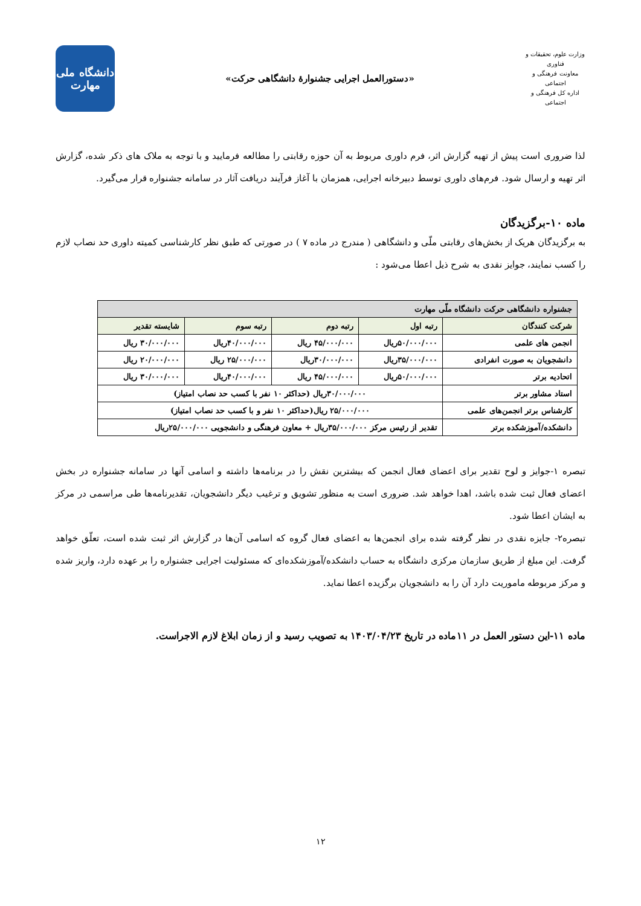وزارت علوم، تحقیقات و فناوری
معاونت فرهنگی و اجتماعی
اداره کل فرهنگی و اجتماعی
«دستورالعمل اجرایی جشنوارۀ دانشگاهی حرکت»
دانشگاه ملی
مهارت
لذا ضروری است پیش از تهیه گزارش اثر، فرم داوری مربوط به آن حوزه رقابتی را مطالعه فرمایید و با توجه به ملاک های ذکر شده، گزارش اثر تهیه و ارسال شود. فرم‌های داوری توسط دبیرخانه اجرایی، همزمان با آغاز فرآیند دریافت آثار در سامانه جشنواره قرار می‌گیرد.
ماده ۱۰-برگزیدگان
به برگزیدگان هریک از بخش‌های رقابتی ملّی و دانشگاهی ( مندرج در ماده ۷ ) در صورتی که طبق نظر کارشناسی کمیته داوری حد نصاب لازم را کسب نمایند، جوایز نقدی به شرح ذیل اعطا می‌شود :
| جشنواره دانشگاهی حرکت دانشگاه ملّی مهارت | | | | |
| --- | --- | --- | --- | --- |
| شرکت کنندگان | رتبه اول | رتبه دوم | رتبه سوم | شایسته تقدیر |
| انجمن های علمی | ۵۰/۰۰۰/۰۰۰ریال | ۴۵/۰۰۰/۰۰۰ ریال | ۴۰/۰۰۰/۰۰۰ریال | ۳۰/۰۰۰/۰۰۰ ریال |
| دانشجویان به صورت انفرادی | ۳۵/۰۰۰/۰۰۰ریال | ۳۰/۰۰۰/۰۰۰ریال | ۲۵/۰۰۰/۰۰۰ ریال | ۲۰/۰۰۰/۰۰۰ ریال |
| اتحادیه برتر | ۵۰/۰۰۰/۰۰۰ریال | ۴۵/۰۰۰/۰۰۰ ریال | ۴۰/۰۰۰/۰۰۰ریال | ۳۰/۰۰۰/۰۰۰ ریال |
| استاد مشاور برتر | ۳۰/۰۰۰/۰۰۰ریال (حداکثر ۱۰ نفر با کسب حد نصاب امتیاز) | | | |
| کارشناس برتر انجمن‌های علمی | ۲۵/۰۰۰/۰۰۰ ریال(حداکثر ۱۰ نفر و با کسب حد نصاب امتیاز) | | | |
| دانشکده/آموزشکده برتر | تقدیر از رئیس مرکز ۳۵/۰۰۰/۰۰۰ریال + معاون فرهنگی و دانشجویی ۲۵/۰۰۰/۰۰۰ریال | | | |
تبصره ۱-جوایز و لوح تقدیر برای اعضای فعال انجمن که بیشترین نقش را در برنامه‌ها داشته و اسامی آنها در سامانه جشنواره در بخش اعضای فعال ثبت شده باشد، اهدا خواهد شد. ضروری است به منظور تشویق و ترغیب دیگر دانشجویان، تقدیرنامه‌ها طی مراسمی در مرکز به ایشان اعطا شود.
تبصره۲- جایزه نقدی در نظر گرفته شده برای انجمن‌ها به اعضای فعال گروه که اسامی آن‌ها در گزارش اثر ثبت شده است، تعلّق خواهد گرفت. این مبلغ از طریق سازمان مرکزی دانشگاه به حساب دانشکده/آموزشکده‌ای که مسئولیت اجرایی جشنواره را بر عهده دارد، واریز شده و مرکز مربوطه ماموریت دارد آن را به دانشجویان برگزیده اعطا نماید.
ماده ۱۱-این دستور العمل در ۱۱ماده در تاریخ ۱۴۰۳/۰۴/۲۳ به تصویب رسید و از زمان ابلاغ لازم الاجراست.
۱۲